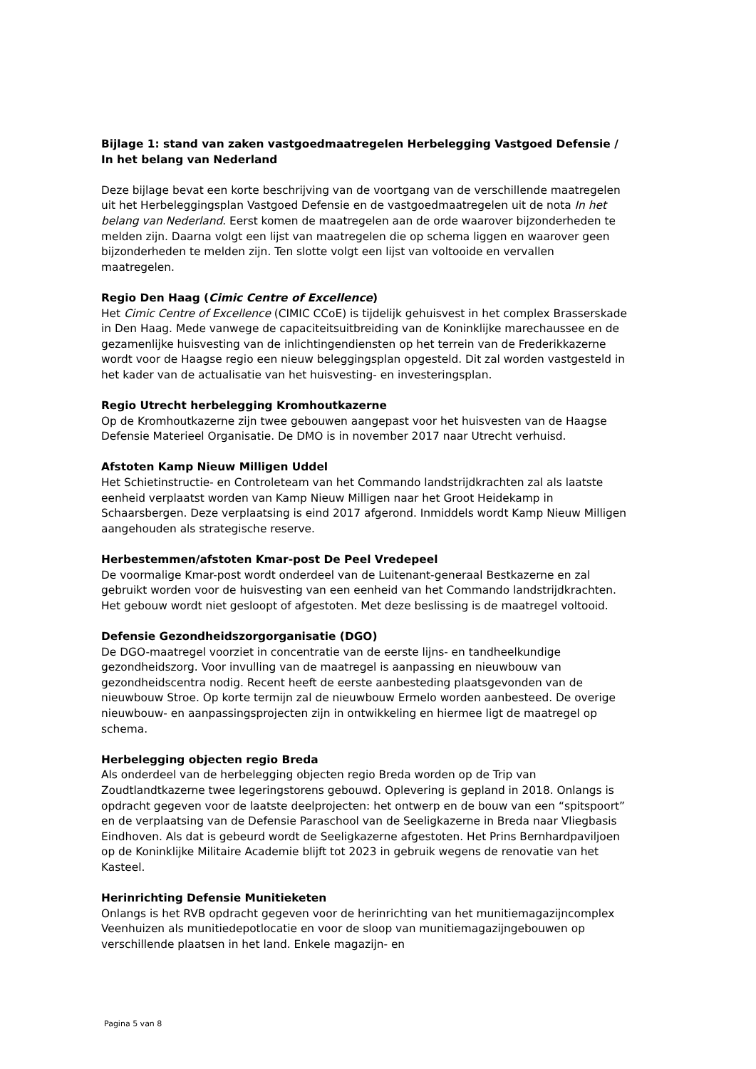Bijlage 1: stand van zaken vastgoedmaatregelen Herbelegging Vastgoed Defensie / In het belang van Nederland
Deze bijlage bevat een korte beschrijving van de voortgang van de verschillende maatregelen uit het Herbeleggingsplan Vastgoed Defensie en de vastgoedmaatregelen uit de nota In het belang van Nederland. Eerst komen de maatregelen aan de orde waarover bijzonderheden te melden zijn. Daarna volgt een lijst van maatregelen die op schema liggen en waarover geen bijzonderheden te melden zijn. Ten slotte volgt een lijst van voltooide en vervallen maatregelen.
Regio Den Haag (Cimic Centre of Excellence)
Het Cimic Centre of Excellence (CIMIC CCoE) is tijdelijk gehuisvest in het complex Brasserskade in Den Haag. Mede vanwege de capaciteitsuitbreiding van de Koninklijke marechaussee en de gezamenlijke huisvesting van de inlichtingendiensten op het terrein van de Frederikkazerne wordt voor de Haagse regio een nieuw beleggingsplan opgesteld. Dit zal worden vastgesteld in het kader van de actualisatie van het huisvesting- en investeringsplan.
Regio Utrecht herbelegging Kromhoutkazerne
Op de Kromhoutkazerne zijn twee gebouwen aangepast voor het huisvesten van de Haagse Defensie Materieel Organisatie. De DMO is in november 2017 naar Utrecht verhuisd.
Afstoten Kamp Nieuw Milligen Uddel
Het Schietinstructie- en Controleteam van het Commando landstrijdkrachten zal als laatste eenheid verplaatst worden van Kamp Nieuw Milligen naar het Groot Heidekamp in Schaarsbergen. Deze verplaatsing is eind 2017 afgerond. Inmiddels wordt Kamp Nieuw Milligen aangehouden als strategische reserve.
Herbestemmen/afstoten Kmar-post De Peel Vredepeel
De voormalige Kmar-post wordt onderdeel van de Luitenant-generaal Bestkazerne en zal gebruikt worden voor de huisvesting van een eenheid van het Commando landstrijdkrachten. Het gebouw wordt niet gesloopt of afgestoten. Met deze beslissing is de maatregel voltooid.
Defensie Gezondheidszorgorganisatie (DGO)
De DGO-maatregel voorziet in concentratie van de eerste lijns- en tandheelkundige gezondheidszorg. Voor invulling van de maatregel is aanpassing en nieuwbouw van gezondheidscentra nodig. Recent heeft de eerste aanbesteding plaatsgevonden van de nieuwbouw Stroe. Op korte termijn zal de nieuwbouw Ermelo worden aanbesteed. De overige nieuwbouw- en aanpassingsprojecten zijn in ontwikkeling en hiermee ligt de maatregel op schema.
Herbelegging objecten regio Breda
Als onderdeel van de herbelegging objecten regio Breda worden op de Trip van Zoudtlandtkazerne twee legeringstorens gebouwd. Oplevering is gepland in 2018. Onlangs is opdracht gegeven voor de laatste deelprojecten: het ontwerp en de bouw van een “spitspoort” en de verplaatsing van de Defensie Paraschool van de Seeligkazerne in Breda naar Vliegbasis Eindhoven. Als dat is gebeurd wordt de Seeligkazerne afgestoten. Het Prins Bernhardpaviljoen op de Koninklijke Militaire Academie blijft tot 2023 in gebruik wegens de renovatie van het Kasteel.
Herinrichting Defensie Munitieketen
Onlangs is het RVB opdracht gegeven voor de herinrichting van het munitiemagazijncomplex Veenhuizen als munitiedepotlocatie en voor de sloop van munitiemagazijngebouwen op verschillende plaatsen in het land. Enkele magazijn- en
Pagina 5 van 8